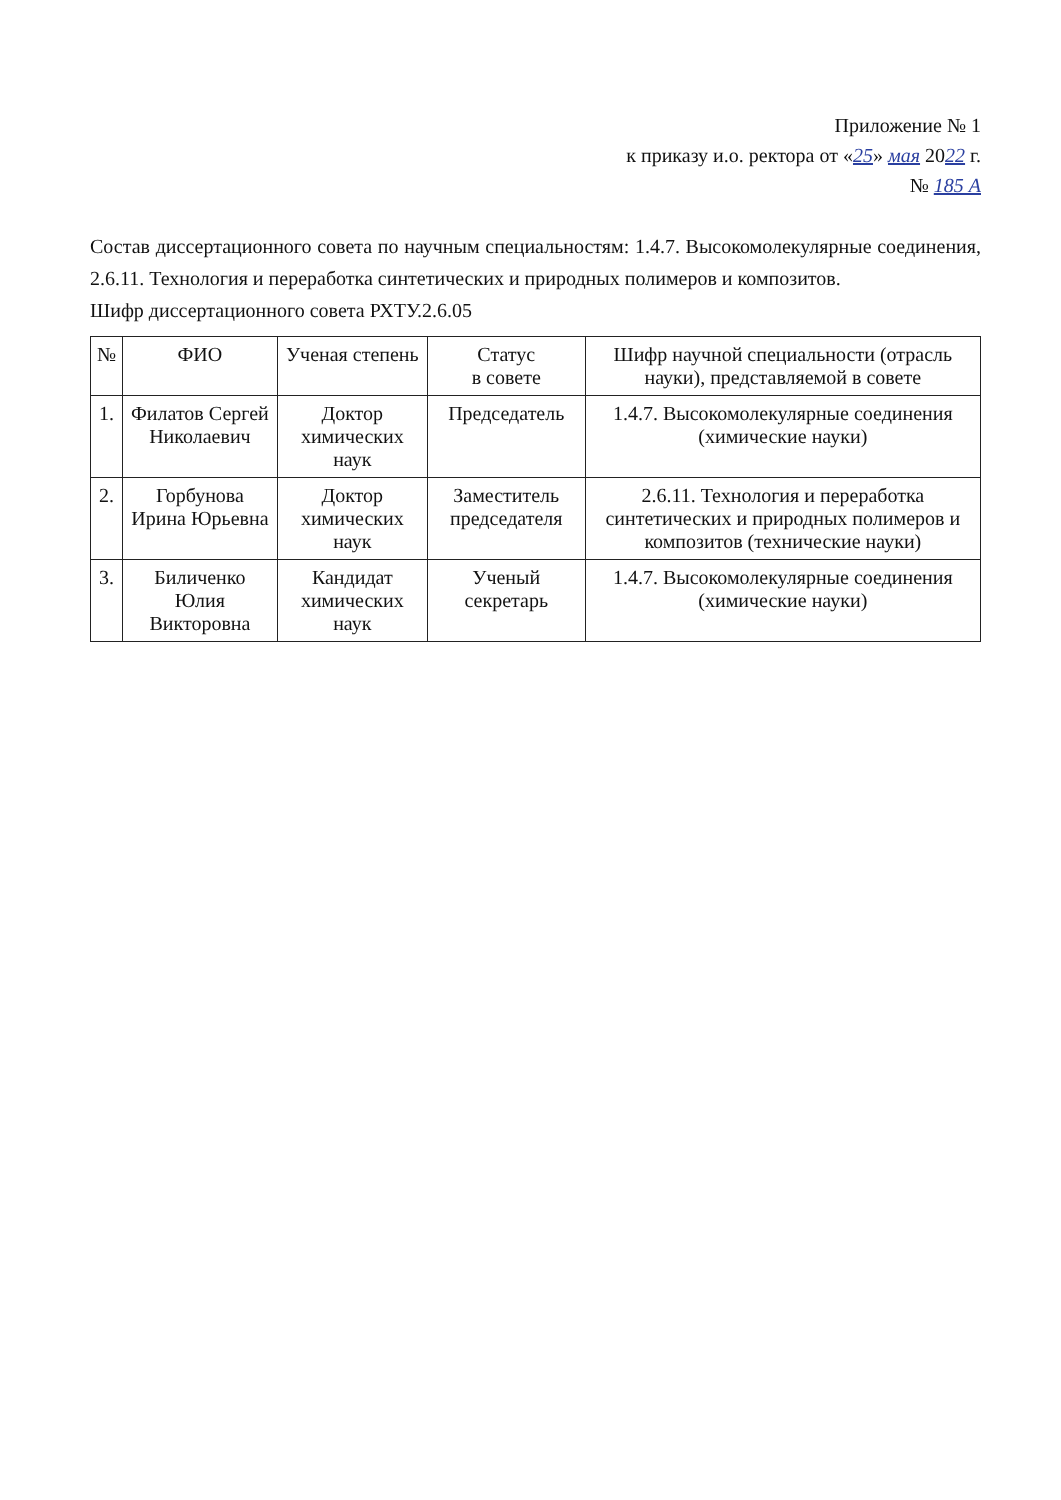Приложение № 1
к приказу и.о. ректора от «25» мая 2022 г.
№ 185 А
Состав диссертационного совета по научным специальностям: 1.4.7. Высокомолекулярные соединения, 2.6.11. Технология и переработка синтетических и природных полимеров и композитов.
Шифр диссертационного совета РХТУ.2.6.05
| № | ФИО | Ученая степень | Статус в совете | Шифр научной специальности (отрасль науки), представляемой в совете |
| --- | --- | --- | --- | --- |
| 1. | Филатов Сергей Николаевич | Доктор химических наук | Председатель | 1.4.7. Высокомолекулярные соединения (химические науки) |
| 2. | Горбунова Ирина Юрьевна | Доктор химических наук | Заместитель председателя | 2.6.11. Технология и переработка синтетических и природных полимеров и композитов (технические науки) |
| 3. | Биличенко Юлия Викторовна | Кандидат химических наук | Ученый секретарь | 1.4.7. Высокомолекулярные соединения (химические науки) |